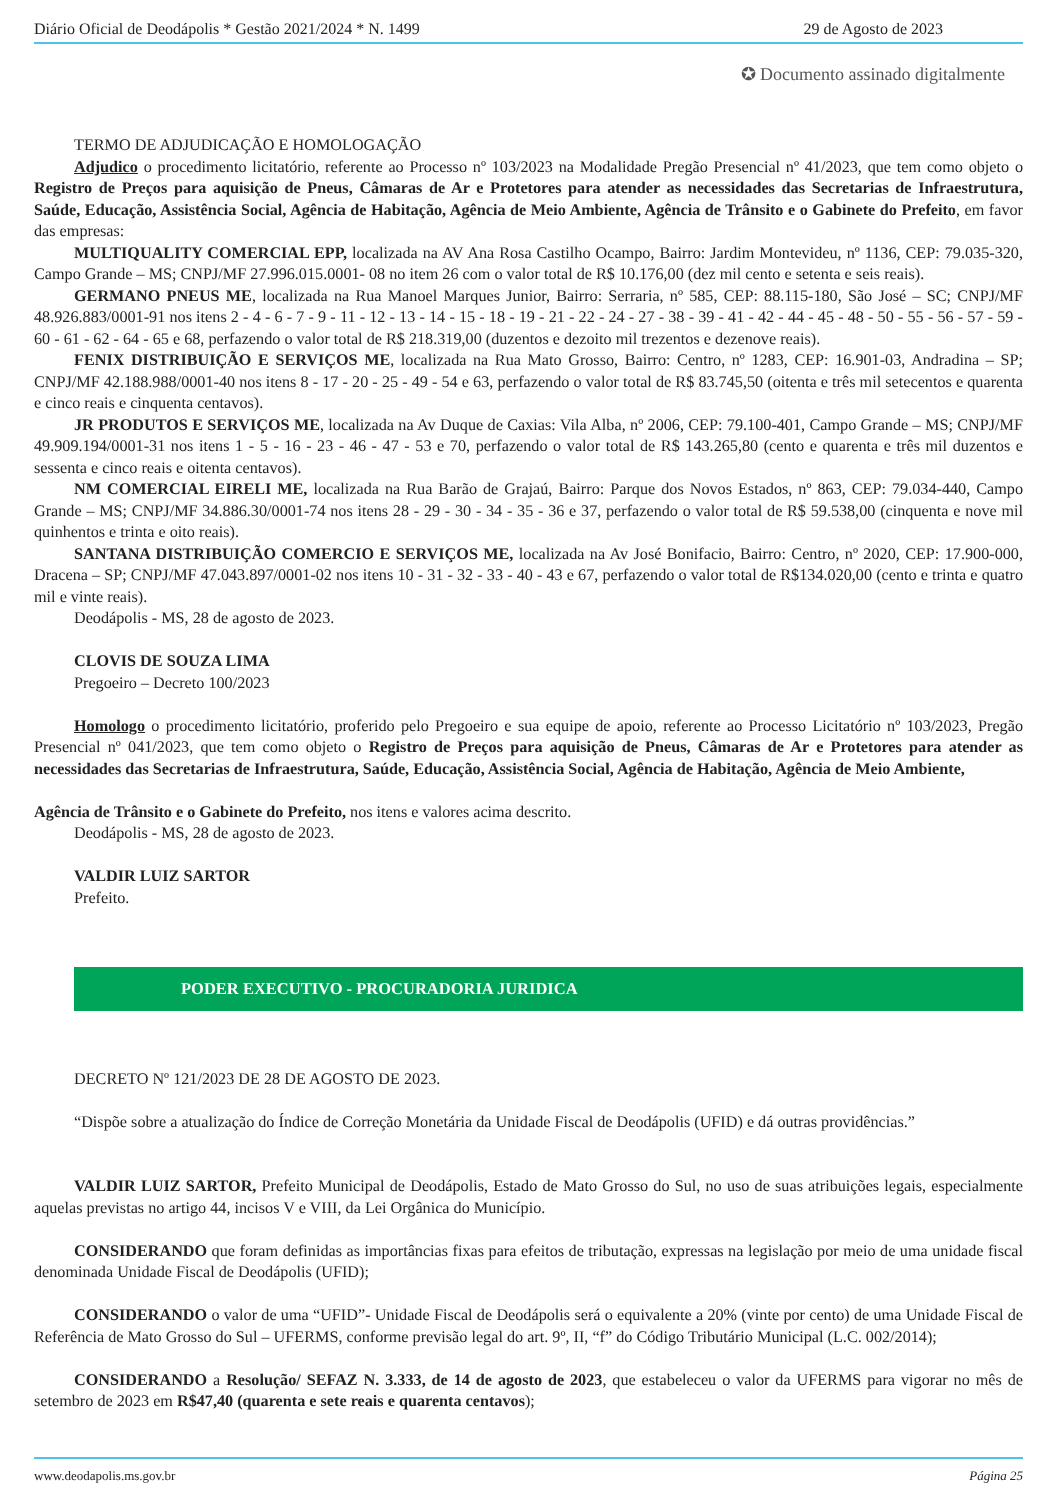Diário Oficial de Deodápolis * Gestão 2021/2024 * N. 1499 29 de Agosto de 2023
✪ Documento assinado digitalmente
TERMO DE ADJUDICAÇÃO E HOMOLOGAÇÃO
Adjudico o procedimento licitatório, referente ao Processo nº 103/2023 na Modalidade Pregão Presencial nº 41/2023, que tem como objeto o Registro de Preços para aquisição de Pneus, Câmaras de Ar e Protetores para atender as necessidades das Secretarias de Infraestrutura, Saúde, Educação, Assistência Social, Agência de Habitação, Agência de Meio Ambiente, Agência de Trânsito e o Gabinete do Prefeito, em favor das empresas:
MULTIQUALITY COMERCIAL EPP, localizada na AV Ana Rosa Castilho Ocampo, Bairro: Jardim Montevideu, nº 1136, CEP: 79.035-320, Campo Grande – MS; CNPJ/MF 27.996.015.0001- 08 no item 26 com o valor total de R$ 10.176,00 (dez mil cento e setenta e seis reais).
GERMANO PNEUS ME, localizada na Rua Manoel Marques Junior, Bairro: Serraria, nº 585, CEP: 88.115-180, São José – SC; CNPJ/MF 48.926.883/0001-91 nos itens 2 - 4 - 6 - 7 - 9 - 11 - 12 - 13 - 14 - 15 - 18 - 19 - 21 - 22 - 24 - 27 - 38 - 39 - 41 - 42 - 44 - 45 - 48 - 50 - 55 - 56 - 57 - 59 - 60 - 61 - 62 - 64 - 65 e 68, perfazendo o valor total de R$ 218.319,00 (duzentos e dezoito mil trezentos e dezenove reais).
FENIX DISTRIBUIÇÃO E SERVIÇOS ME, localizada na Rua Mato Grosso, Bairro: Centro, nº 1283, CEP: 16.901-03, Andradina – SP; CNPJ/MF 42.188.988/0001-40 nos itens 8 - 17 - 20 - 25 - 49 - 54 e 63, perfazendo o valor total de R$ 83.745,50 (oitenta e três mil setecentos e quarenta e cinco reais e cinquenta centavos).
JR PRODUTOS E SERVIÇOS ME, localizada na Av Duque de Caxias: Vila Alba, nº 2006, CEP: 79.100-401, Campo Grande – MS; CNPJ/MF 49.909.194/0001-31 nos itens 1 - 5 - 16 - 23 - 46 - 47 - 53 e 70, perfazendo o valor total de R$ 143.265,80 (cento e quarenta e três mil duzentos e sessenta e cinco reais e oitenta centavos).
NM COMERCIAL EIRELI ME, localizada na Rua Barão de Grajaú, Bairro: Parque dos Novos Estados, nº 863, CEP: 79.034-440, Campo Grande – MS; CNPJ/MF 34.886.30/0001-74 nos itens 28 - 29 - 30 - 34 - 35 - 36 e 37, perfazendo o valor total de R$ 59.538,00 (cinquenta e nove mil quinhentos e trinta e oito reais).
SANTANA DISTRIBUIÇÃO COMERCIO E SERVIÇOS ME, localizada na Av José Bonifacio, Bairro: Centro, nº 2020, CEP: 17.900-000, Dracena – SP; CNPJ/MF 47.043.897/0001-02 nos itens 10 - 31 - 32 - 33 - 40 - 43 e 67, perfazendo o valor total de R$134.020,00 (cento e trinta e quatro mil e vinte reais).
Deodápolis - MS, 28 de agosto de 2023.
CLOVIS DE SOUZA LIMA
Pregoeiro – Decreto 100/2023
Homologo o procedimento licitatório, proferido pelo Pregoeiro e sua equipe de apoio, referente ao Processo Licitatório nº 103/2023, Pregão Presencial nº 041/2023, que tem como objeto o Registro de Preços para aquisição de Pneus, Câmaras de Ar e Protetores para atender as necessidades das Secretarias de Infraestrutura, Saúde, Educação, Assistência Social, Agência de Habitação, Agência de Meio Ambiente,
Agência de Trânsito e o Gabinete do Prefeito, nos itens e valores acima descrito.
Deodápolis - MS, 28 de agosto de 2023.
VALDIR LUIZ SARTOR
Prefeito.
PODER EXECUTIVO - PROCURADORIA JURIDICA
DECRETO Nº 121/2023 DE 28 DE AGOSTO DE 2023.
“Dispõe sobre a atualização do Índice de Correção Monetária da Unidade Fiscal de Deodápolis (UFID) e dá outras providências.”
VALDIR LUIZ SARTOR, Prefeito Municipal de Deodápolis, Estado de Mato Grosso do Sul, no uso de suas atribuições legais, especialmente aquelas previstas no artigo 44, incisos V e VIII, da Lei Orgânica do Município.
CONSIDERANDO que foram definidas as importâncias fixas para efeitos de tributação, expressas na legislação por meio de uma unidade fiscal denominada Unidade Fiscal de Deodápolis (UFID);
CONSIDERANDO o valor de uma “UFID”- Unidade Fiscal de Deodápolis será o equivalente a 20% (vinte por cento) de uma Unidade Fiscal de Referência de Mato Grosso do Sul – UFERMS, conforme previsão legal do art. 9º, II, “f” do Código Tributário Municipal (L.C. 002/2014);
CONSIDERANDO a Resolução/ SEFAZ N. 3.333, de 14 de agosto de 2023, que estabeleceu o valor da UFERMS para vigorar no mês de setembro de 2023 em R$47,40 (quarenta e sete reais e quarenta centavos);
www.deodapolis.ms.gov.br Página 25